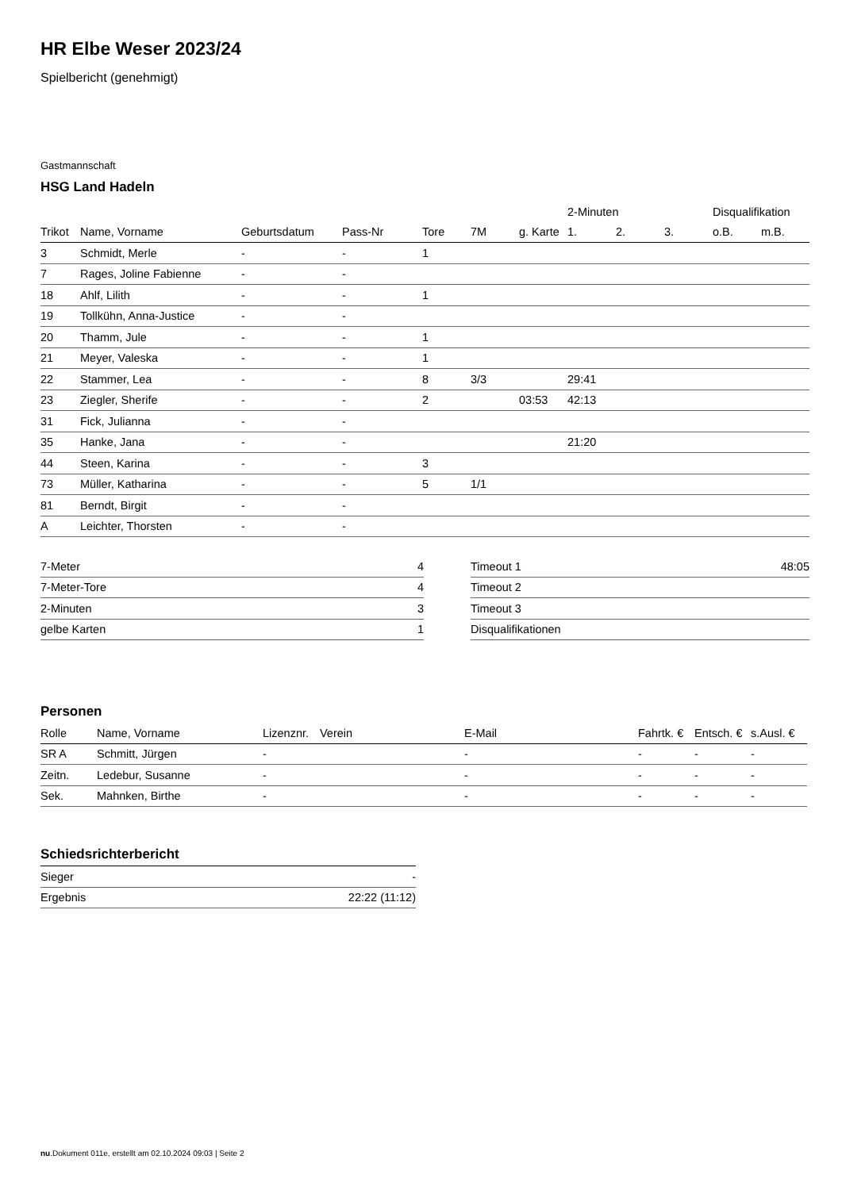HR Elbe Weser 2023/24
Spielbericht (genehmigt)
Gastmannschaft
HSG Land Hadeln
| | | | | | | | 2-Minuten | | | Disqualifikation | |
| Trikot | Name, Vorname | Geburtsdatum | Pass-Nr | Tore | 7M | g. Karte | 1. | 2. | 3. | o.B. | m.B. |
| 3 | Schmidt, Merle | - | - | 1 | | | | | | | |
| 7 | Rages, Joline Fabienne | - | - | | | | | | | | |
| 18 | Ahlf, Lilith | - | - | 1 | | | | | | | |
| 19 | Tollkühn, Anna-Justice | - | - | | | | | | | | |
| 20 | Thamm, Jule | - | - | 1 | | | | | | | |
| 21 | Meyer, Valeska | - | - | 1 | | | | | | | |
| 22 | Stammer, Lea | - | - | 8 | 3/3 | | 29:41 | | | | |
| 23 | Ziegler, Sherife | - | - | 2 | | 03:53 | 42:13 | | | | |
| 31 | Fick, Julianna | - | - | | | | | | | | |
| 35 | Hanke, Jana | - | - | | | | 21:20 | | | | |
| 44 | Steen, Karina | - | - | 3 | | | | | | | |
| 73 | Müller, Katharina | - | - | 5 | 1/1 | | | | | | |
| 81 | Berndt, Birgit | - | - | | | | | | | | |
| A | Leichter, Thorsten | - | - | | | | | | | | |
| 7-Meter | 4 |
| 7-Meter-Tore | 4 |
| 2-Minuten | 3 |
| gelbe Karten | 1 |
| Timeout 1 | 48:05 |
| Timeout 2 | |
| Timeout 3 | |
| Disqualifikationen | |
Personen
| Rolle | Name, Vorname | Lizenznr. | Verein | E-Mail | Fahrtk. € | Entsch. € | s.Ausl. € |
| --- | --- | --- | --- | --- | --- | --- | --- |
| SR A | Schmitt, Jürgen | - | | - | - | - | - |
| Zeitn. | Ledebur, Susanne | - | | - | - | - | - |
| Sek. | Mahnken, Birthe | - | | - | - | - | - |
Schiedsrichterbericht
| Sieger | - |
| Ergebnis | 22:22 (11:12) |
nu.Dokument 011e, erstellt am 02.10.2024 09:03 | Seite 2